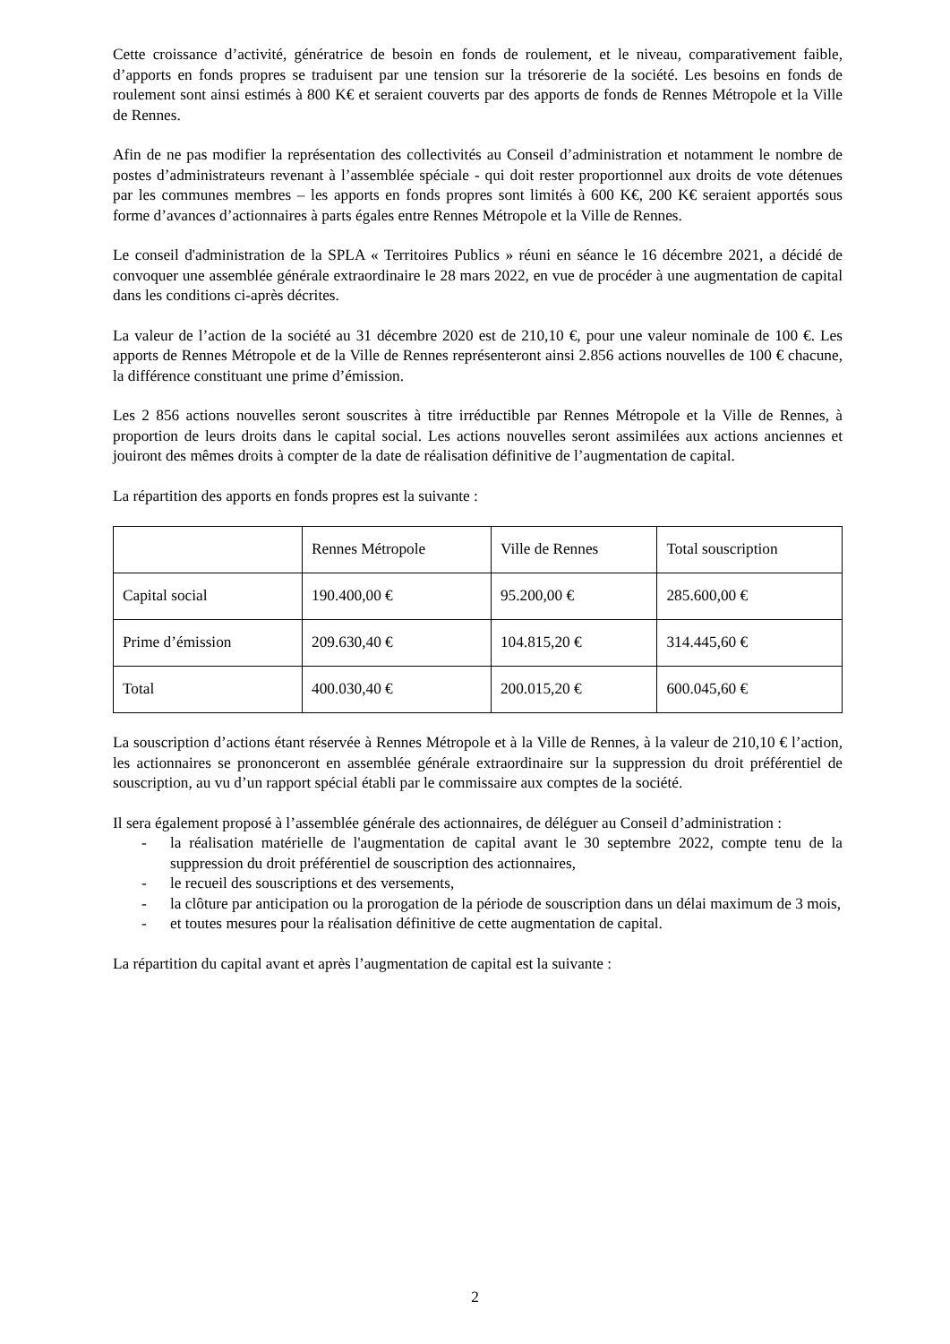Cette croissance d’activité, génératrice de besoin en fonds de roulement, et le niveau, comparativement faible, d’apports en fonds propres se traduisent par une tension sur la trésorerie de la société. Les besoins en fonds de roulement sont ainsi estimés à 800 K€ et seraient couverts par des apports de fonds de Rennes Métropole et la Ville de Rennes.
Afin de ne pas modifier la représentation des collectivités au Conseil d’administration et notamment le nombre de postes d’administrateurs revenant à l’assemblée spéciale - qui doit rester proportionnel aux droits de vote détenues par les communes membres – les apports en fonds propres sont limités à 600 K€, 200 K€ seraient apportés sous forme d’avances d’actionnaires à parts égales entre Rennes Métropole et la Ville de Rennes.
Le conseil d'administration de la SPLA « Territoires Publics » réuni en séance le 16 décembre 2021, a décidé de convoquer une assemblée générale extraordinaire le 28 mars 2022, en vue de procéder à une augmentation de capital dans les conditions ci-après décrites.
La valeur de l’action de la société au 31 décembre 2020 est de 210,10 €, pour une valeur nominale de 100 €. Les apports de Rennes Métropole et de la Ville de Rennes représenteront ainsi 2.856 actions nouvelles de 100 € chacune, la différence constituant une prime d’émission.
Les 2 856 actions nouvelles seront souscrites à titre irréductible par Rennes Métropole et la Ville de Rennes, à proportion de leurs droits dans le capital social. Les actions nouvelles seront assimilées aux actions anciennes et jouiront des mêmes droits à compter de la date de réalisation définitive de l’augmentation de capital.
La répartition des apports en fonds propres est la suivante :
| | Rennes Métropole | Ville de Rennes | Total souscription |
| Capital social | 190.400,00 € | 95.200,00 € | 285.600,00 € |
| Prime d’émission | 209.630,40 € | 104.815,20 € | 314.445,60 € |
| Total | 400.030,40 € | 200.015,20 € | 600.045,60 € |
La souscription d’actions étant réservée à Rennes Métropole et à la Ville de Rennes, à la valeur de 210,10 € l’action, les actionnaires se prononceront en assemblée générale extraordinaire sur la suppression du droit préférentiel de souscription, au vu d’un rapport spécial établi par le commissaire aux comptes de la société.
Il sera également proposé à l’assemblée générale des actionnaires, de déléguer au Conseil d’administration :
- la réalisation matérielle de l'augmentation de capital avant le 30 septembre 2022, compte tenu de la suppression du droit préférentiel de souscription des actionnaires,
- le recueil des souscriptions et des versements,
- la clôture par anticipation ou la prorogation de la période de souscription dans un délai maximum de 3 mois,
- et toutes mesures pour la réalisation définitive de cette augmentation de capital.
La répartition du capital avant et après l’augmentation de capital est la suivante :
2